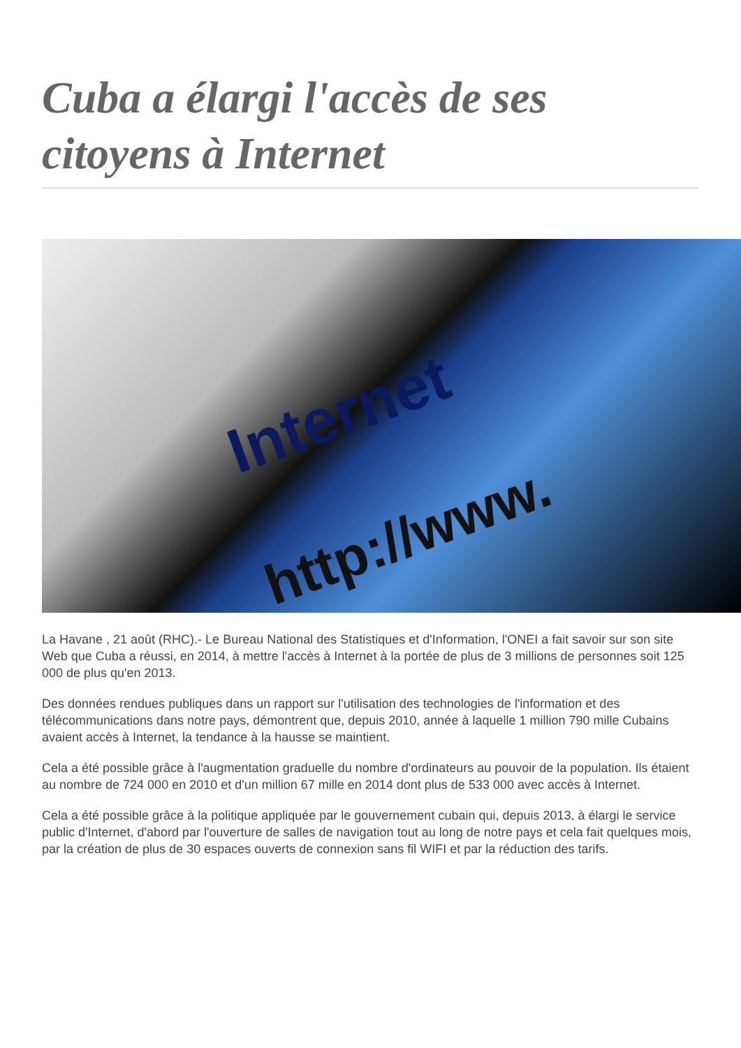Cuba a élargi l'accès de ses citoyens à Internet
Internet
http://www.
La Havane , 21 août (RHC).- Le Bureau National des Statistiques et d'Information, l'ONEI a fait savoir sur son site Web que Cuba a réussi, en 2014, à mettre l'accès à Internet à la portée de plus de 3 millions de personnes soit 125 000 de plus qu'en 2013.
Des données rendues publiques dans un rapport sur l'utilisation des technologies de l'information et des télécommunications dans notre pays, démontrent que, depuis 2010, année à laquelle 1 million 790 mille Cubains avaient accès à Internet, la tendance à la hausse se maintient.
Cela a été possible grâce à l'augmentation graduelle du nombre d'ordinateurs au pouvoir de la population. Ils étaient au nombre de 724 000 en 2010 et d'un million 67 mille en 2014 dont plus de 533 000 avec accès à Internet.
Cela a été possible grâce à la politique appliquée par le gouvernement cubain qui, depuis 2013, à élargi le service public d'Internet, d'abord par l'ouverture de salles de navigation tout au long de notre pays et cela fait quelques mois, par la création de plus de 30 espaces ouverts de connexion sans fil WIFI et par la réduction des tarifs.